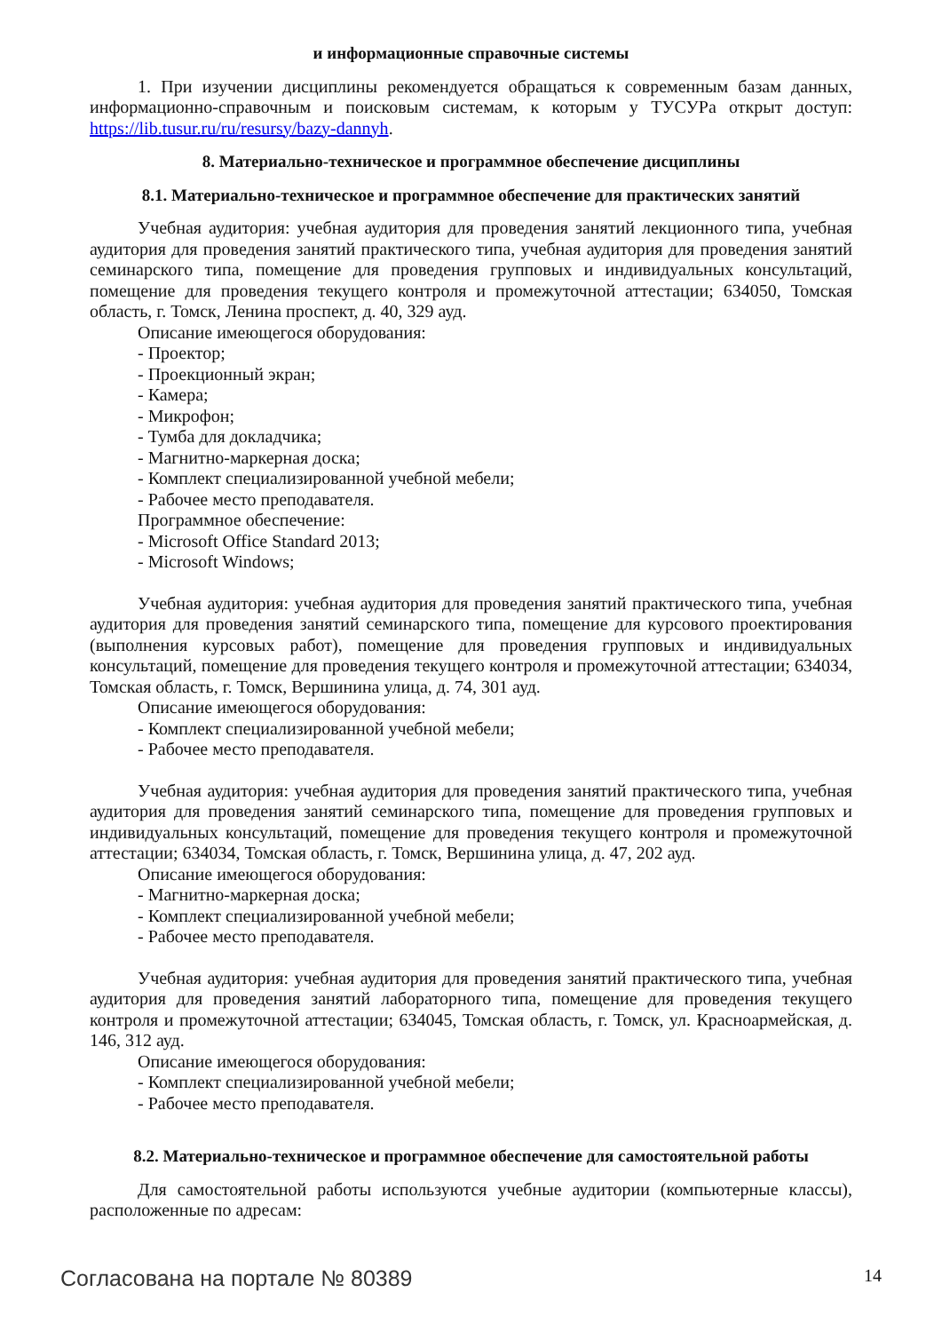и информационные справочные системы
1. При изучении дисциплины рекомендуется обращаться к современным базам данных, информационно-справочным и поисковым системам, к которым у ТУСУРа открыт доступ: https://lib.tusur.ru/ru/resursy/bazy-dannyh.
8. Материально-техническое и программное обеспечение дисциплины
8.1. Материально-техническое и программное обеспечение для практических занятий
Учебная аудитория: учебная аудитория для проведения занятий лекционного типа, учебная аудитория для проведения занятий практического типа, учебная аудитория для проведения занятий семинарского типа, помещение для проведения групповых и индивидуальных консультаций, помещение для проведения текущего контроля и промежуточной аттестации; 634050, Томская область, г. Томск, Ленина проспект, д. 40, 329 ауд.
Описание имеющегося оборудования:
- Проектор;
- Проекционный экран;
- Камера;
- Микрофон;
- Тумба для докладчика;
- Магнитно-маркерная доска;
- Комплект специализированной учебной мебели;
- Рабочее место преподавателя.
Программное обеспечение:
- Microsoft Office Standard 2013;
- Microsoft Windows;
Учебная аудитория: учебная аудитория для проведения занятий практического типа, учебная аудитория для проведения занятий семинарского типа, помещение для курсового проектирования (выполнения курсовых работ), помещение для проведения групповых и индивидуальных консультаций, помещение для проведения текущего контроля и промежуточной аттестации; 634034, Томская область, г. Томск, Вершинина улица, д. 74, 301 ауд.
Описание имеющегося оборудования:
- Комплект специализированной учебной мебели;
- Рабочее место преподавателя.
Учебная аудитория: учебная аудитория для проведения занятий практического типа, учебная аудитория для проведения занятий семинарского типа, помещение для проведения групповых и индивидуальных консультаций, помещение для проведения текущего контроля и промежуточной аттестации; 634034, Томская область, г. Томск, Вершинина улица, д. 47, 202 ауд.
Описание имеющегося оборудования:
- Магнитно-маркерная доска;
- Комплект специализированной учебной мебели;
- Рабочее место преподавателя.
Учебная аудитория: учебная аудитория для проведения занятий практического типа, учебная аудитория для проведения занятий лабораторного типа, помещение для проведения текущего контроля и промежуточной аттестации; 634045, Томская область, г. Томск, ул. Красноармейская, д. 146, 312 ауд.
Описание имеющегося оборудования:
- Комплект специализированной учебной мебели;
- Рабочее место преподавателя.
8.2. Материально-техническое и программное обеспечение для самостоятельной работы
Для самостоятельной работы используются учебные аудитории (компьютерные классы), расположенные по адресам:
Согласована на портале № 80389 14